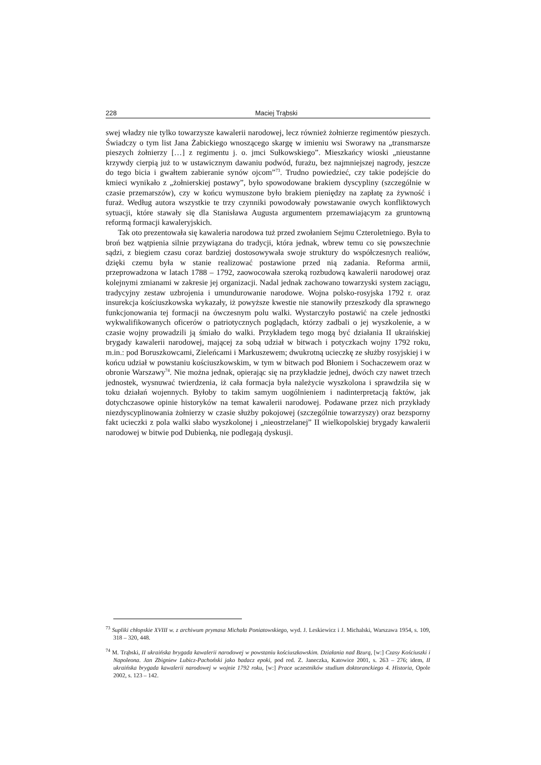228 Maciej Trąbski
swej władzy nie tylko towarzysze kawalerii narodowej, lecz również żołnierze regimentów pieszych. Świadczy o tym list Jana Żabickiego wnoszącego skargę w imieniu wsi Sworawy na „transmarsze pieszych żołnierzy […] z regimentu j. o. jmci Sułkowskiego”. Mieszkańcy wioski „nieustanne krzywdy cierpią już to w ustawicznym dawaniu podwód, furażu, bez najmniejszej nagrody, jeszcze do tego bicia i gwałtem zabieranie synów ojcom”<sup>73</sup>. Trudno powiedzieć, czy takie podejście do kmieci wynikało z „żołnierskiej postawy”, było spowodowane brakiem dyscypliny (szczególnie w czasie przemarszów), czy w końcu wymuszone było brakiem pieniędzy na zapłatę za żywność i furaż. Według autora wszystkie te trzy czynniki powodowały powstawanie owych konfliktowych sytuacji, które stawały się dla Stanisława Augusta argumentem przemawiającym za gruntowną reformą formacji kawaleryjskich.
Tak oto prezentowała się kawaleria narodowa tuż przed zwołaniem Sejmu Czteroletniego. Była to broń bez wątpienia silnie przywiązana do tradycji, która jednak, wbrew temu co się powszechnie sądzi, z biegiem czasu coraz bardziej dostosowywała swoje struktury do współczesnych realiów, dzięki czemu była w stanie realizować postawione przed nią zadania. Reforma armii, przeprowadzona w latach 1788 – 1792, zaowocowała szeroką rozbudową kawalerii narodowej oraz kolejnymi zmianami w zakresie jej organizacji. Nadal jednak zachowano towarzyski system zaciągu, tradycyjny zestaw uzbrojenia i umundurowanie narodowe. Wojna polsko-rosyjska 1792 r. oraz insurekcja kościuszkowska wykazały, iż powyższe kwestie nie stanowiły przeszkody dla sprawnego funkcjonowania tej formacji na ówczesnym polu walki. Wystarczyło postawić na czele jednostki wykwalifikowanych oficerów o patriotycznych poglądach, którzy zadbali o jej wyszkolenie, a w czasie wojny prowadzili ją śmiało do walki. Przykładem tego mogą być działania II ukraińskiej brygady kawalerii narodowej, mającej za sobą udział w bitwach i potyczkach wojny 1792 roku, m.in.: pod Boruszkowcami, Zieleńcami i Markuszewem; dwukrotną ucieczkę ze służby rosyjskiej i w końcu udział w powstaniu kościuszkowskim, w tym w bitwach pod Błoniem i Sochaczewem oraz w obronie Warszawy<sup>74</sup>. Nie można jednak, opierając się na przykładzie jednej, dwóch czy nawet trzech jednostek, wysnuwać twierdzenia, iż cała formacja była należycie wyszkolona i sprawdziła się w toku działań wojennych. Byłoby to takim samym uogólnieniem i nadinterpretacją faktów, jak dotychczasowe opinie historyków na temat kawalerii narodowej. Podawane przez nich przykłady niezdyscyplinowania żołnierzy w czasie służby pokojowej (szczególnie towarzyszy) oraz bezsporny fakt ucieczki z pola walki słabo wyszkolonej i „nieostrzelanej” II wielkopolskiej brygady kawalerii narodowej w bitwie pod Dubienką, nie podlegają dyskusji.
<sup>73</sup> Supliki chłopskie XVIII w. z archiwum prymasa Michała Poniatowskiego, wyd. J. Leskiewicz i J. Michalski, Warszawa 1954, s. 109, 318 – 320, 448.
<sup>74</sup> M. Trąbski, II ukraińska brygada kawalerii narodowej w powstaniu kościuszkowskim. Działania nad Bzurą, [w:] Czasy Kościuszki i Napoleona. Jan Zbigniew Lubicz-Pachoński jako badacz epoki, pod red. Z. Janeczka, Katowice 2001, s. 263 – 276; idem, II ukraińska brygada kawalerii narodowej w wojnie 1792 roku, [w:] Prace uczestników studium doktoranckiego 4. Historia, Opole 2002, s. 123 – 142.